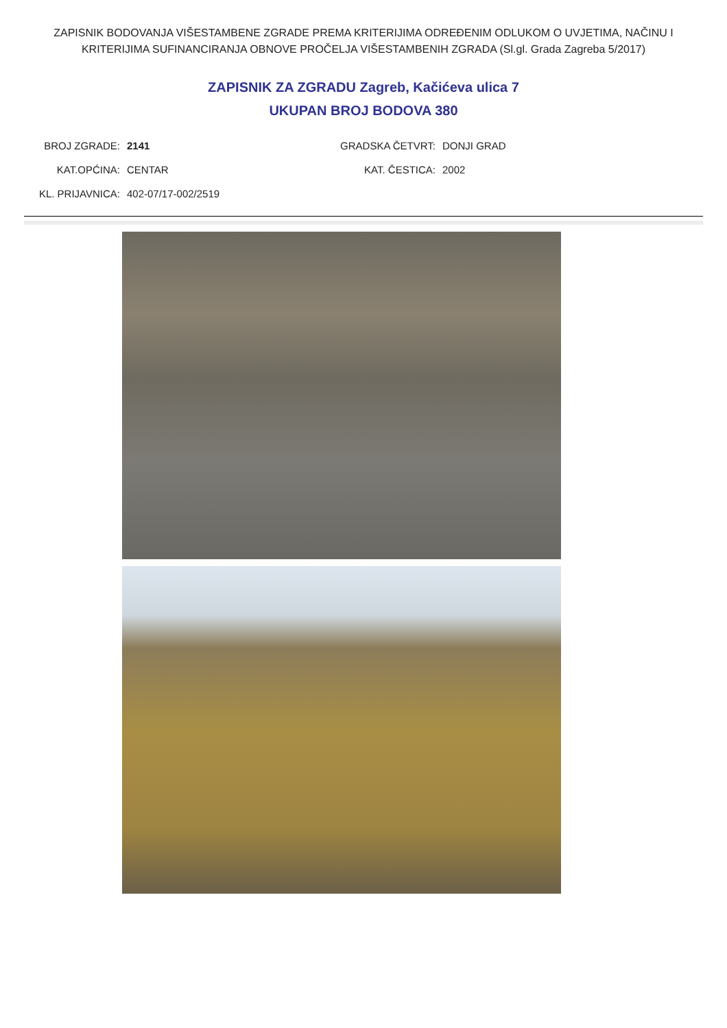ZAPISNIK BODOVANJA VIŠESTAMBENE ZGRADE PREMA KRITERIJIMA ODREĐENIM ODLUKOM O UVJETIMA, NAČINU I KRITERIJIMA SUFINANCIRANJA OBNOVE PROČELJA VIŠESTAMBENIH ZGRADA (Sl.gl. Grada Zagreba 5/2017)
ZAPISNIK ZA ZGRADU Zagreb, Kačićeva ulica 7
UKUPAN BROJ BODOVA 380
BROJ ZGRADE: 2141 GRADSKA ČETVRT: DONJI GRAD
KAT.OPĆINA: CENTAR KAT. ČESTICA: 2002
KL. PRIJAVNICA: 402-07/17-002/2519